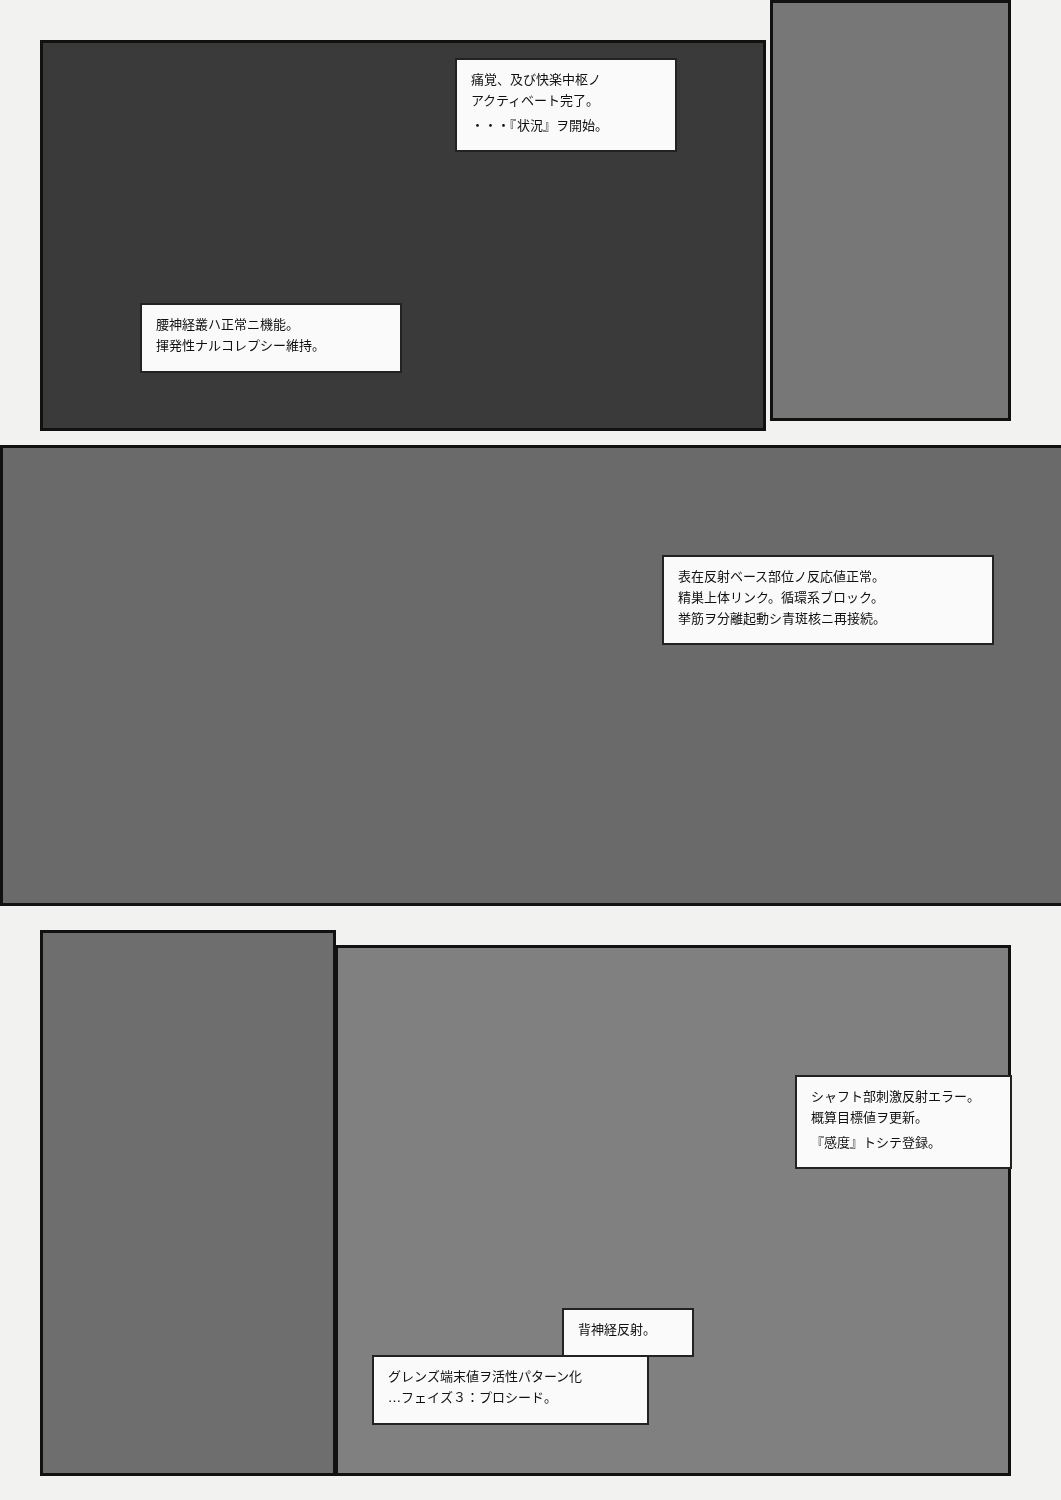痛覚、及び快楽中枢ノ
アクティベート完了。
・・・『状況』ヲ開始。
腰神経叢ハ正常ニ機能。
揮発性ナルコレプシー維持。
表在反射ベース部位ノ反応値正常。
精巣上体リンク。循環系ブロック。
挙筋ヲ分離起動シ青斑核ニ再接続。
シャフト部刺激反射エラー。
概算目標値ヲ更新。
『感度』トシテ登録。
背神経反射。
グレンズ端末値ヲ活性パターン化
…フェイズ３：プロシード。